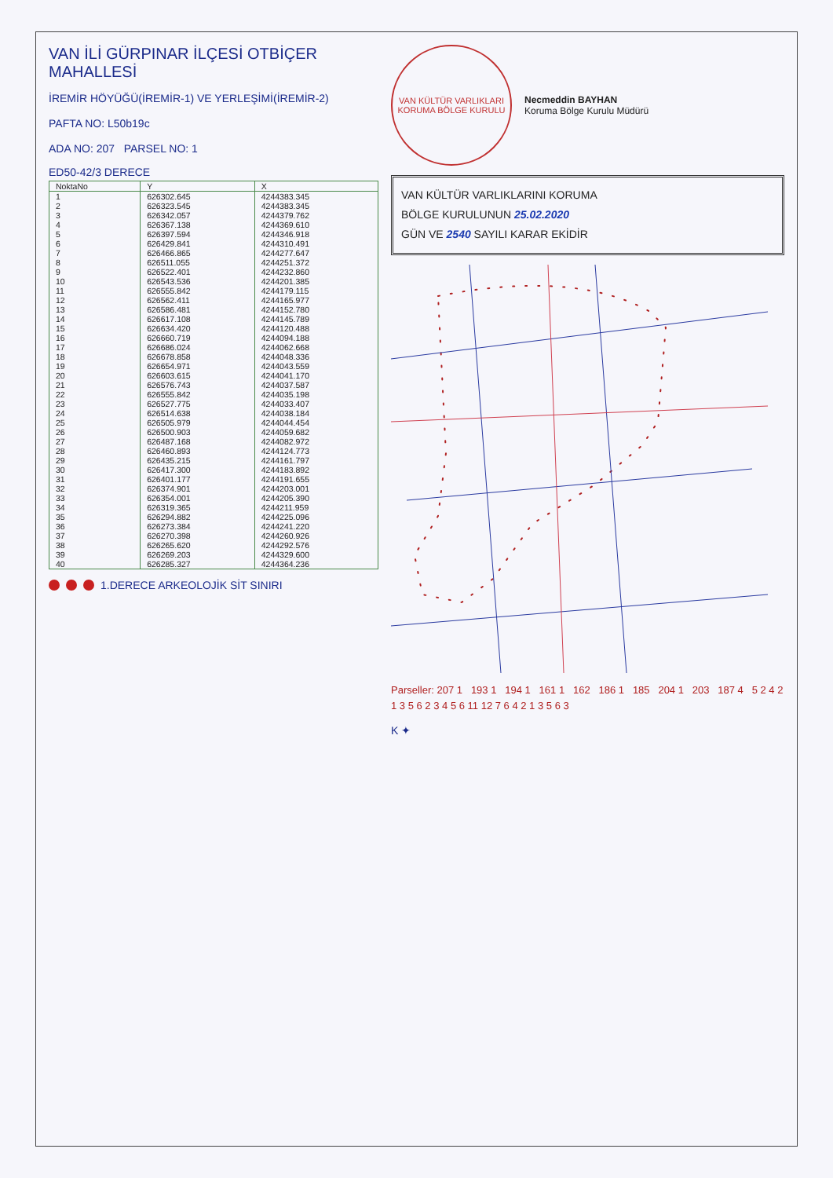VAN İLİ GÜRPINAR İLÇESİ OTBİÇER MAHALLESİ
İREMİR HÖYÜĞÜ(İREMİR-1) VE YERLEŞİMİ(İREMİR-2)
PAFTA NO: L50b19c
ADA NO: 207 PARSEL NO: 1
ED50-42/3 DERECE
| NoktaNo | Y | X |
| --- | --- | --- |
| 1 | 626302.645 | 4244383.345 |
| 2 | 626323.545 | 4244383.345 |
| 3 | 626342.057 | 4244379.762 |
| 4 | 626367.138 | 4244369.610 |
| 5 | 626397.594 | 4244346.918 |
| 6 | 626429.841 | 4244310.491 |
| 7 | 626466.865 | 4244277.647 |
| 8 | 626511.055 | 4244251.372 |
| 9 | 626522.401 | 4244232.860 |
| 10 | 626543.536 | 4244201.385 |
| 11 | 626555.842 | 4244179.115 |
| 12 | 626562.411 | 4244165.977 |
| 13 | 626586.481 | 4244152.780 |
| 14 | 626617.108 | 4244145.789 |
| 15 | 626634.420 | 4244120.488 |
| 16 | 626660.719 | 4244094.188 |
| 17 | 626686.024 | 4244062.668 |
| 18 | 626678.858 | 4244048.336 |
| 19 | 626654.971 | 4244043.559 |
| 20 | 626603.615 | 4244041.170 |
| 21 | 626576.743 | 4244037.587 |
| 22 | 626555.842 | 4244035.198 |
| 23 | 626527.775 | 4244033.407 |
| 24 | 626514.638 | 4244038.184 |
| 25 | 626505.979 | 4244044.454 |
| 26 | 626500.903 | 4244059.682 |
| 27 | 626487.168 | 4244082.972 |
| 28 | 626460.893 | 4244124.773 |
| 29 | 626435.215 | 4244161.797 |
| 30 | 626417.300 | 4244183.892 |
| 31 | 626401.177 | 4244191.655 |
| 32 | 626374.901 | 4244203.001 |
| 33 | 626354.001 | 4244205.390 |
| 34 | 626319.365 | 4244211.959 |
| 35 | 626294.882 | 4244225.096 |
| 36 | 626273.384 | 4244241.220 |
| 37 | 626270.398 | 4244260.926 |
| 38 | 626265.620 | 4244292.576 |
| 39 | 626269.203 | 4244329.600 |
| 40 | 626285.327 | 4244364.236 |
1.DERECE ARKEOLOJİK SİT SINIRI
VAN KÜLTÜR VARLIKLARI KORUMA BÖLGE KURULU
Necmeddin BAYHAN
Koruma Bölge Kurulu Müdürü
VAN KÜLTÜR VARLIKLARINI KORUMA
BÖLGE KURULUNUN 25.02.2020
GÜN VE 2540 SAYILI KARAR EKİDİR
Parseller: 207 1 193 1 194 1 161 1 162 186 1 185 204 1 203 187 4 5 2 4 2 1 3 5 6 2 3 4 5 6 11 12 7 6 4 2 1 3 5 6 3
K ✦